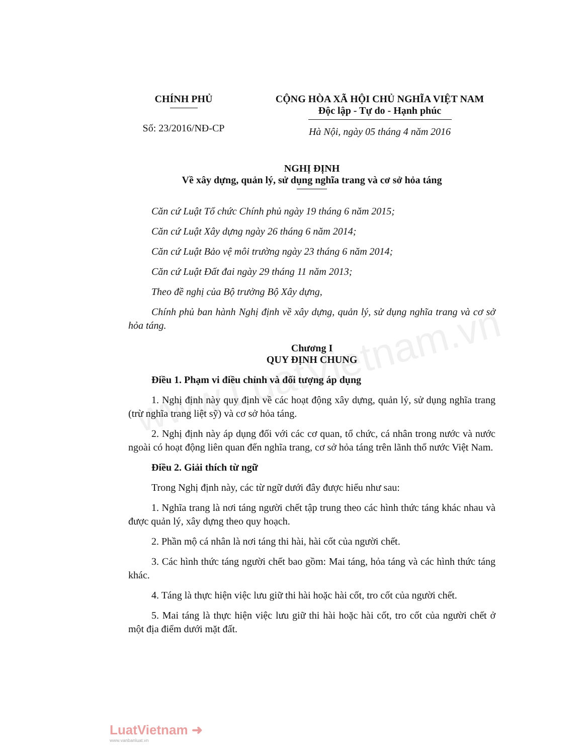www.LuatVietnam.vn
CHÍNH PHỦ
Số: 23/2016/NĐ-CP
CỘNG HÒA XÃ HỘI CHỦ NGHĨA VIỆT NAM
Độc lập - Tự do - Hạnh phúc
Hà Nội, ngày 05 tháng 4 năm 2016
NGHỊ ĐỊNH
Về xây dựng, quản lý, sử dụng nghĩa trang và cơ sở hỏa táng
Căn cứ Luật Tổ chức Chính phủ ngày 19 tháng 6 năm 2015;
Căn cứ Luật Xây dựng ngày 26 tháng 6 năm 2014;
Căn cứ Luật Bảo vệ môi trường ngày 23 tháng 6 năm 2014;
Căn cứ Luật Đất đai ngày 29 tháng 11 năm 2013;
Theo đề nghị của Bộ trưởng Bộ Xây dựng,
Chính phủ ban hành Nghị định về xây dựng, quản lý, sử dụng nghĩa trang và cơ sở hỏa táng.
Chương I
QUY ĐỊNH CHUNG
Điều 1. Phạm vi điều chỉnh và đối tượng áp dụng
1. Nghị định này quy định về các hoạt động xây dựng, quản lý, sử dụng nghĩa trang (trừ nghĩa trang liệt sỹ) và cơ sở hỏa táng.
2. Nghị định này áp dụng đối với các cơ quan, tổ chức, cá nhân trong nước và nước ngoài có hoạt động liên quan đến nghĩa trang, cơ sở hỏa táng trên lãnh thổ nước Việt Nam.
Điều 2. Giải thích từ ngữ
Trong Nghị định này, các từ ngữ dưới đây được hiểu như sau:
1. Nghĩa trang là nơi táng người chết tập trung theo các hình thức táng khác nhau và được quản lý, xây dựng theo quy hoạch.
2. Phần mộ cá nhân là nơi táng thi hài, hài cốt của người chết.
3. Các hình thức táng người chết bao gồm: Mai táng, hỏa táng và các hình thức táng khác.
4. Táng là thực hiện việc lưu giữ thi hài hoặc hài cốt, tro cốt của người chết.
5. Mai táng là thực hiện việc lưu giữ thi hài hoặc hài cốt, tro cốt của người chết ở một địa điểm dưới mặt đất.
LuatVietnam ➜
www.vanbanluat.vn